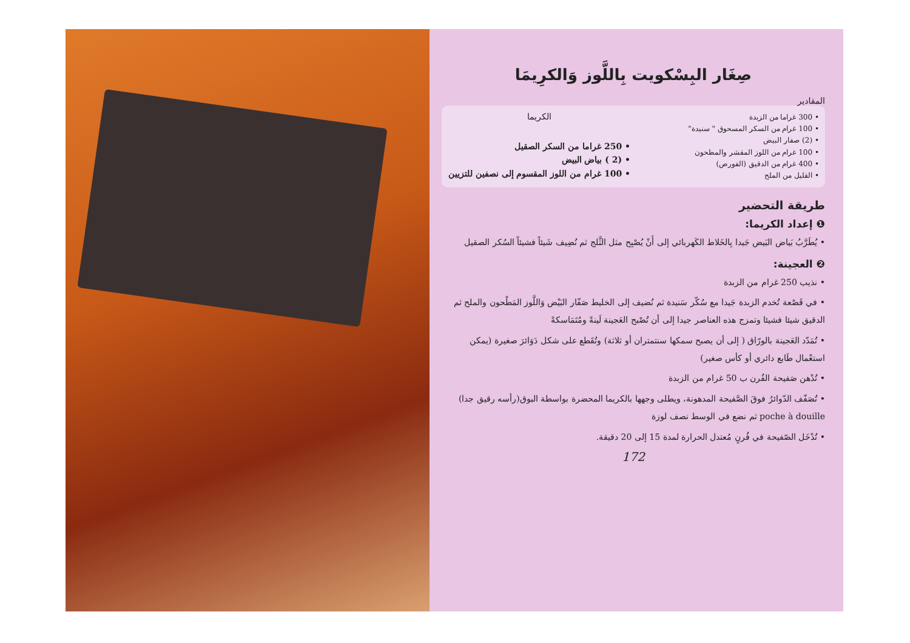صِغَار البِسْكويت بِاللَّوز وَالكرِيمَا
المقادير
• 300 غراما من الزبدة
• 100 غرام من السكر المسحوق " سنيدة"
• (2) صفار البيض
• 100 غرام من اللوز المقشر والمطحون
• 400 غرام من الدقيق (الفورص)
• القليل من الملح
الكريما
• 250 غراما من السكر الصقيل
• (2 ) بياض البيض
• 100 غرام من اللوز المقسوم إلى نصفين للتزيين
طريقة التحضير
❶ إعداد الكريما:
• يُطَرَّبُ بَياض البَيض جَيدا بِالخَلاط الكَهربائي إلى أَنْ يُصْبِح مثل الثَّلج ثم نُضِيف شَيئاً فشيئاً السُكر الصقيل
❷ العجينة:
• نذيب 250 غرام من الزبدة
• في قَصْعة تُخدم الزبدة جَيدا مع سُكّر سَنيدة ثم نُضيف إلى الخليط صَفّار البَيْض وَاللَّوز المَطْحون والملح ثم الدقيق شيئا فشيئا وتمزج هذه العناصر جيدا إلى أن تُصْبح العَجينة لَينةً ومُتَمَاسكةً
• تُمَدّد العَجينة بالورّاق ( إلى أن يصبح سمكها سنتمتران أو ثلاثة) وتُقَطع على شكل دَوَائرَ صغيرة (يمكن استعْمال طَابع دائري أو كأس صغير)
• تُدْهن صَفيحة الفُرن ب 50 غرام من الزبدة
• تُصَفّف الدّوائرُ فوقَ الصَّفيحة المدهونة، ويطلى وجهها بالكريما المحضرة بواسطة البوق(رأسه رقيق جدا) poche à douille ثم نضع في الوسط نصف لوزة
• تُدْخَل الصّفيحة في فُرنٍ مُعتدل الحرارة لمدة 15 إلى 20 دقيقة.
172